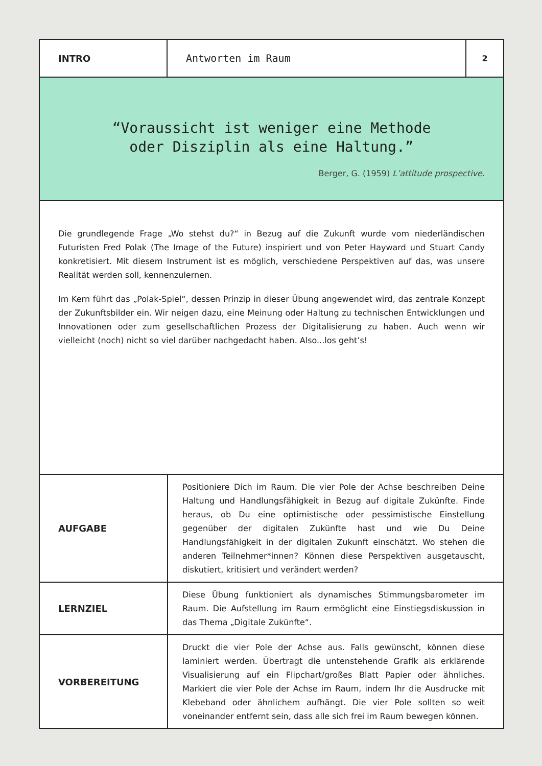INTRO Antworten im Raum
2
“Voraussicht ist weniger eine Methode
oder Disziplin als eine Haltung.”
Berger, G. (1959) L’attitude prospective.
Die grundlegende Frage „Wo stehst du?“ in Bezug auf die Zukunft wurde vom niederländischen Futuristen Fred Polak (The Image of the Future) inspiriert und von Peter Hayward und Stuart Candy konkretisiert. Mit diesem Instrument ist es möglich, verschiedene Perspektiven auf das, was unsere Realität werden soll, kennenzulernen.
Im Kern führt das „Polak-Spiel“, dessen Prinzip in dieser Übung angewendet wird, das zentrale Konzept der Zukunftsbilder ein. Wir neigen dazu, eine Meinung oder Haltung zu technischen Entwicklungen und Innovationen oder zum gesellschaftlichen Prozess der Digitalisierung zu haben. Auch wenn wir vielleicht (noch) nicht so viel darüber nachgedacht haben. Also...los geht’s!
| AUFGABE | Positioniere Dich im Raum. Die vier Pole der Achse beschreiben Deine Haltung und Handlungsfähigkeit in Bezug auf digitale Zukünfte. Finde heraus, ob Du eine optimistische oder pessimistische Einstellung gegenüber der digitalen Zukünfte hast und wie Du Deine Handlungsfähigkeit in der digitalen Zukunft einschätzt. Wo stehen die anderen Teilnehmer*innen? Können diese Perspektiven ausgetauscht, diskutiert, kritisiert und verändert werden? |
| LERNZIEL | Diese Übung funktioniert als dynamisches Stimmungsbarometer im Raum. Die Aufstellung im Raum ermöglicht eine Einstiegsdiskussion in das Thema „Digitale Zukünfte“. |
| VORBEREITUNG | Druckt die vier Pole der Achse aus. Falls gewünscht, können diese laminiert werden. Übertragt die untenstehende Grafik als erklärende Visualisierung auf ein Flipchart/großes Blatt Papier oder ähnliches. Markiert die vier Pole der Achse im Raum, indem Ihr die Ausdrucke mit Klebeband oder ähnlichem aufhängt. Die vier Pole sollten so weit voneinander entfernt sein, dass alle sich frei im Raum bewegen können. |